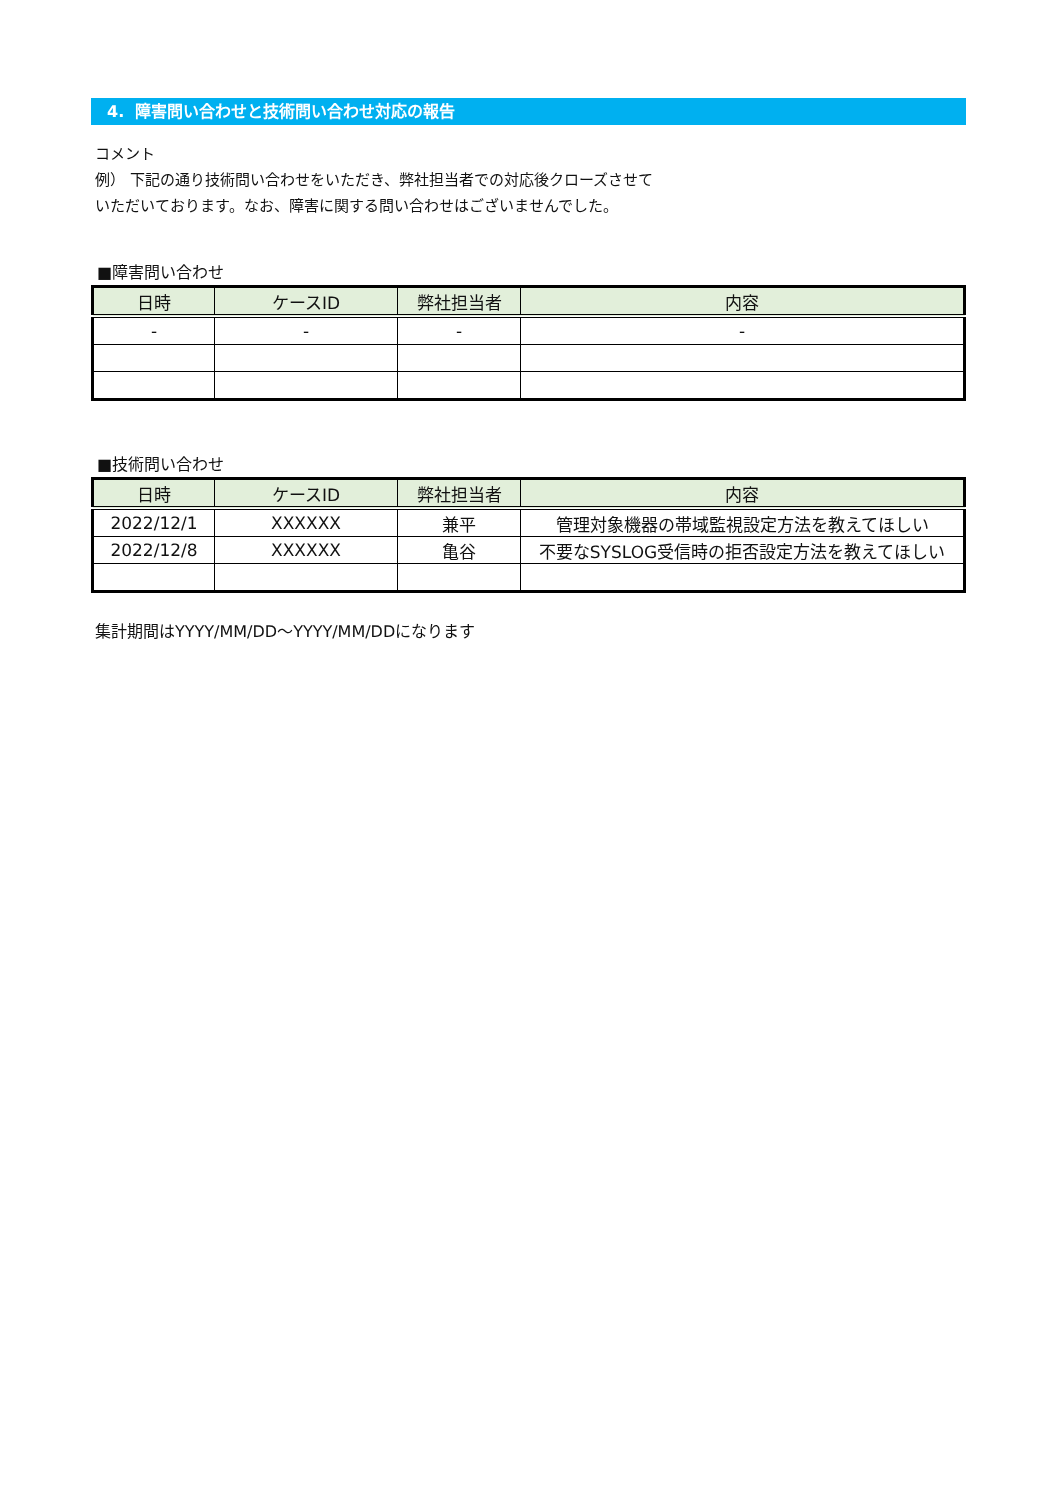4. 障害問い合わせと技術問い合わせ対応の報告
コメント
例） 下記の通り技術問い合わせをいただき、弊社担当者での対応後クローズさせて
いただいております。なお、障害に関する問い合わせはございませんでした。
■障害問い合わせ
| 日時 | ケースID | 弊社担当者 | 内容 |
| --- | --- | --- | --- |
| - | - | - | - |
■技術問い合わせ
| 日時 | ケースID | 弊社担当者 | 内容 |
| --- | --- | --- | --- |
| 2022/12/1 | XXXXXX | 兼平 | 管理対象機器の帯域監視設定方法を教えてほしい |
| 2022/12/8 | XXXXXX | 亀谷 | 不要なSYSLOG受信時の拒否設定方法を教えてほしい |
集計期間はYYYY/MM/DD～YYYY/MM/DDになります